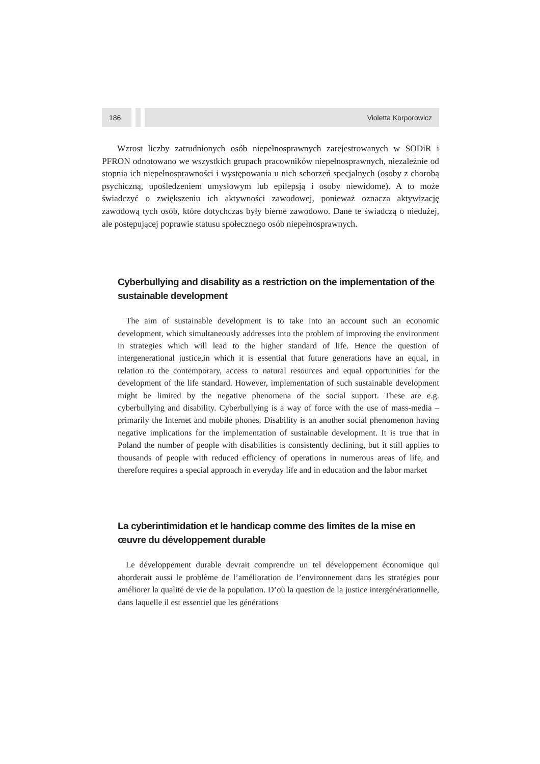186 Violetta Korporowicz
Wzrost liczby zatrudnionych osób niepełnosprawnych zarejestrowanych w SODiR i PFRON odnotowano we wszystkich grupach pracowników niepełnosprawnych, niezależnie od stopnia ich niepełnosprawności i występowania u nich schorzeń specjalnych (osoby z chorobą psychiczną, upośledzeniem umysłowym lub epilepsją i osoby niewidome). A to może świadczyć o zwiększeniu ich aktywności zawodowej, ponieważ oznacza aktywizację zawodową tych osób, które dotychczas były bierne zawodowo. Dane te świadczą o niedużej, ale postępującej poprawie statusu społecznego osób niepełnosprawnych.
Cyberbullying and disability as a restriction on the implementation of the sustainable development
The aim of sustainable development is to take into an account such an economic development, which simultaneously addresses into the problem of improving the environment in strategies which will lead to the higher standard of life. Hence the question of intergenerational justice,in which it is essential that future generations have an equal, in relation to the contemporary, access to natural resources and equal opportunities for the development of the life standard. However, implementation of such sustainable development might be limited by the negative phenomena of the social support. These are e.g. cyberbullying and disability. Cyberbullying is a way of force with the use of mass-media – primarily the Internet and mobile phones. Disability is an another social phenomenon having negative implications for the implementation of sustainable development. It is true that in Poland the number of people with disabilities is consistently declining, but it still applies to thousands of people with reduced efficiency of operations in numerous areas of life, and therefore requires a special approach in everyday life and in education and the labor market
La cyberintimidation et le handicap comme des limites de la mise en œuvre du développement durable
Le développement durable devrait comprendre un tel développement économique qui aborderait aussi le problème de l’amélioration de l’environnement dans les stratégies pour améliorer la qualité de vie de la population. D’où la question de la justice intergénérationnelle, dans laquelle il est essentiel que les générations